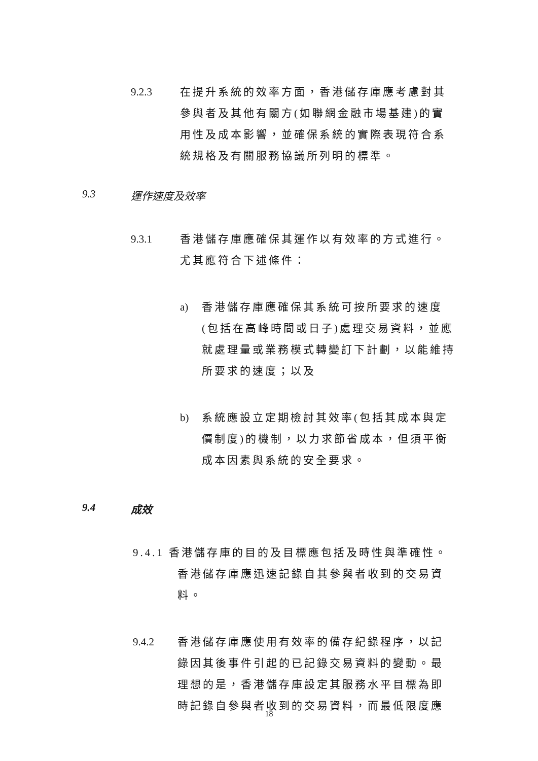9.2.3 在提升系統的效率方面，香港儲存庫應考慮對其參與者及其他有關方(如聯網金融市場基建)的實用性及成本影響，並確保系統的實際表現符合系統規格及有關服務協議所列明的標準。
9.3 運作速度及效率
9.3.1 香港儲存庫應確保其運作以有效率的方式進行。尤其應符合下述條件：
a) 香港儲存庫應確保其系統可按所要求的速度(包括在高峰時間或日子)處理交易資料，並應就處理量或業務模式轉變訂下計劃，以能維持所要求的速度；以及
b) 系統應設立定期檢討其效率(包括其成本與定價制度)的機制，以力求節省成本，但須平衡成本因素與系統的安全要求。
9.4 成效
9.4.1 香港儲存庫的目的及目標應包括及時性與準確性。香港儲存庫應迅速記錄自其參與者收到的交易資料。
9.4.2 香港儲存庫應使用有效率的備存紀錄程序，以記錄因其後事件引起的已記錄交易資料的變動。最理想的是，香港儲存庫設定其服務水平目標為即時記錄自參與者收到的交易資料，而最低限度應
18